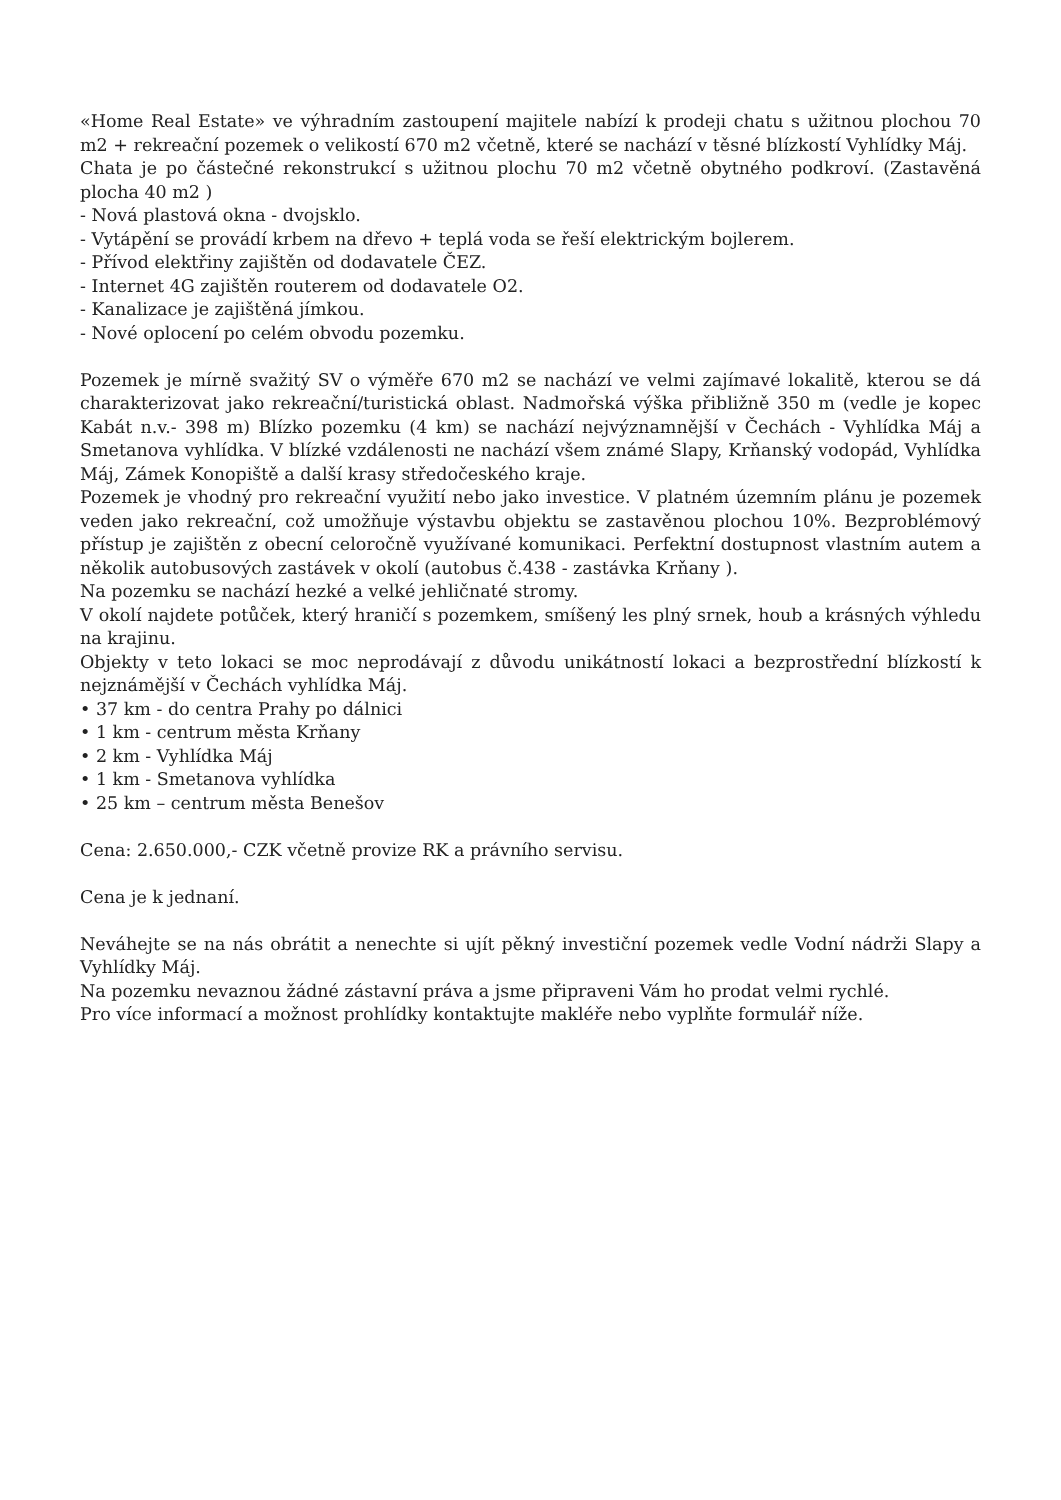«Home Real Estate» ve výhradním zastoupení majitele nabízí k prodeji chatu s užitnou plochou 70 m2 + rekreační pozemek o velikostí 670 m2 včetně, které se nachází v těsné blízkostí Vyhlídky Máj.
Chata je po částečné rekonstrukcí s užitnou plochu 70 m2 včetně obytného podkroví. (Zastavěná plocha 40 m2 )
- Nová plastová okna - dvojsklo.
- Vytápění se provádí krbem na dřevo + teplá voda se řeší elektrickým bojlerem.
- Přívod elektřiny zajištěn od dodavatele ČEZ.
- Internet 4G zajištěn routerem od dodavatele O2.
- Kanalizace je zajištěná jímkou.
- Nové oplocení po celém obvodu pozemku.
Pozemek je mírně svažitý SV o výměře 670 m2 se nachází ve velmi zajímavé lokalitě, kterou se dá charakterizovat jako rekreační/turistická oblast. Nadmořská výška přibližně 350 m (vedle je kopec Kabát n.v.- 398 m) Blízko pozemku (4 km) se nachází nejvýznamnější v Čechách - Vyhlídka Máj a Smetanova vyhlídka. V blízké vzdálenosti ne nachází všem známé Slapy, Krňanský vodopád, Vyhlídka Máj, Zámek Konopiště a další krasy středočeského kraje.
Pozemek je vhodný pro rekreační využití nebo jako investice. V platném územním plánu je pozemek veden jako rekreační, což umožňuje výstavbu objektu se zastavěnou plochou 10%. Bezproblémový přístup je zajištěn z obecní celoročně využívané komunikaci. Perfektní dostupnost vlastním autem a několik autobusových zastávek v okolí (autobus č.438 - zastávka Krňany ).
Na pozemku se nachází hezké a velké jehličnaté stromy.
V okolí najdete potůček, který hraničí s pozemkem, smíšený les plný srnek, houb a krásných výhledu na krajinu.
Objekty v teto lokaci se moc neprodávají z důvodu unikátností lokaci a bezprostřední blízkostí k nejznámější v Čechách vyhlídka Máj.
• 37 km - do centra Prahy po dálnici
• 1 km - centrum města Krňany
• 2 km - Vyhlídka Máj
• 1 km - Smetanova vyhlídka
• 25 km – centrum města Benešov
Cena: 2.650.000,- CZK včetně provize RK a právního servisu.
Cena je k jednaní.
Neváhejte se na nás obrátit a nenechte si ujít pěkný investiční pozemek vedle Vodní nádrži Slapy a Vyhlídky Máj.
Na pozemku nevaznou žádné zástavní práva a jsme připraveni Vám ho prodat velmi rychlé.
Pro více informací a možnost prohlídky kontaktujte makléře nebo vyplňte formulář níže.